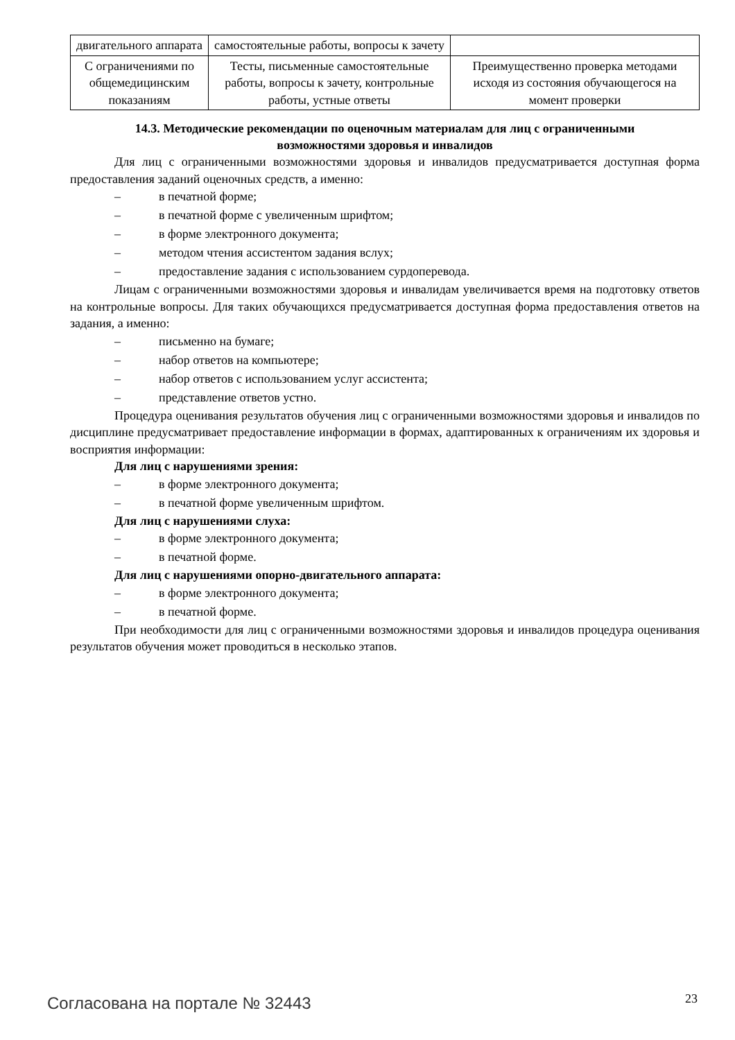| двигательного аппарата | самостоятельные работы, вопросы к зачету | |
| С ограничениями по общемедицинским показаниям | Тесты, письменные самостоятельные работы, вопросы к зачету, контрольные работы, устные ответы | Преимущественно проверка методами исходя из состояния обучающегося на момент проверки |
14.3. Методические рекомендации по оценочным материалам для лиц с ограниченными возможностями здоровья и инвалидов
Для лиц с ограниченными возможностями здоровья и инвалидов предусматривается доступная форма предоставления заданий оценочных средств, а именно:
– в печатной форме;
– в печатной форме с увеличенным шрифтом;
– в форме электронного документа;
– методом чтения ассистентом задания вслух;
– предоставление задания с использованием сурдоперевода.
Лицам с ограниченными возможностями здоровья и инвалидам увеличивается время на подготовку ответов на контрольные вопросы. Для таких обучающихся предусматривается доступная форма предоставления ответов на задания, а именно:
– письменно на бумаге;
– набор ответов на компьютере;
– набор ответов с использованием услуг ассистента;
– представление ответов устно.
Процедура оценивания результатов обучения лиц с ограниченными возможностями здоровья и инвалидов по дисциплине предусматривает предоставление информации в формах, адаптированных к ограничениям их здоровья и восприятия информации:
Для лиц с нарушениями зрения:
– в форме электронного документа;
– в печатной форме увеличенным шрифтом.
Для лиц с нарушениями слуха:
– в форме электронного документа;
– в печатной форме.
Для лиц с нарушениями опорно-двигательного аппарата:
– в форме электронного документа;
– в печатной форме.
При необходимости для лиц с ограниченными возможностями здоровья и инвалидов процедура оценивания результатов обучения может проводиться в несколько этапов.
Согласована на портале № 32443 23